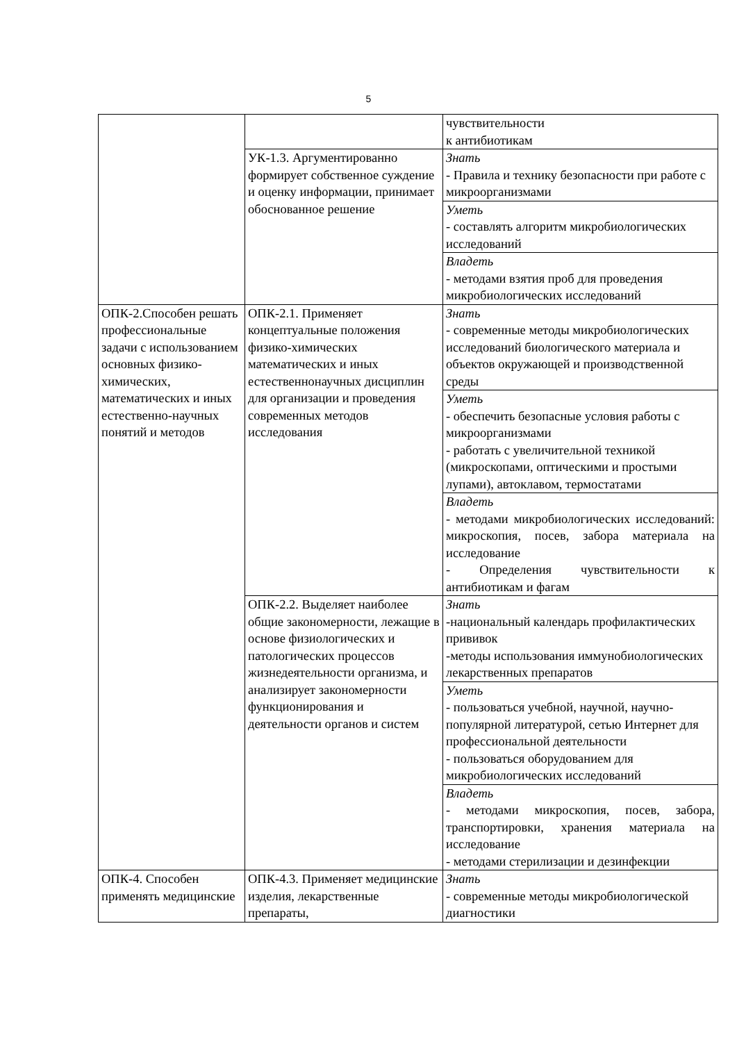5
| | | чувствительности к антибиотикам |
| | УК-1.3. Аргументированно формирует собственное суждение и оценку информации, принимает обоснованное решение | Знать - Правила и технику безопасности при работе с микроорганизмами |
| | | Уметь - составлять алгоритм микробиологических исследований |
| | | Владеть - методами взятия проб для проведения микробиологических исследований |
| ОПК-2.Способен решать профессиональные задачи с использованием основных физико-химических, математических и иных естественно-научных понятий и методов | ОПК-2.1. Применяет концептуальные положения физико-химических математических и иных естественнонаучных дисциплин для организации и проведения современных методов исследования | Знать - современные методы микробиологических исследований биологического материала и объектов окружающей и производственной среды |
| | | Уметь - обеспечить безопасные условия работы с микроорганизмами - работать с увеличительной техникой (микроскопами, оптическими и простыми лупами), автоклавом, термостатами |
| | | Владеть - методами микробиологических исследований: микроскопия, посев, забора материала на исследование - Определения чувствительности к антибиотикам и фагам |
| | ОПК-2.2. Выделяет наиболее общие закономерности, лежащие в основе физиологических и патологических процессов жизнедеятельности организма, и анализирует закономерности функционирования и деятельности органов и систем | Знать -национальный календарь профилактических прививок -методы использования иммунобиологических лекарственных препаратов |
| | | Уметь - пользоваться учебной, научной, научно-популярной литературой, сетью Интернет для профессиональной деятельности - пользоваться оборудованием для микробиологических исследований |
| | | Владеть - методами микроскопия, посев, забора, транспортировки, хранения материала на исследование - методами стерилизации и дезинфекции |
| ОПК-4. Способен применять медицинские | ОПК-4.3. Применяет медицинские изделия, лекарственные препараты, | Знать - современные методы микробиологической диагностики |